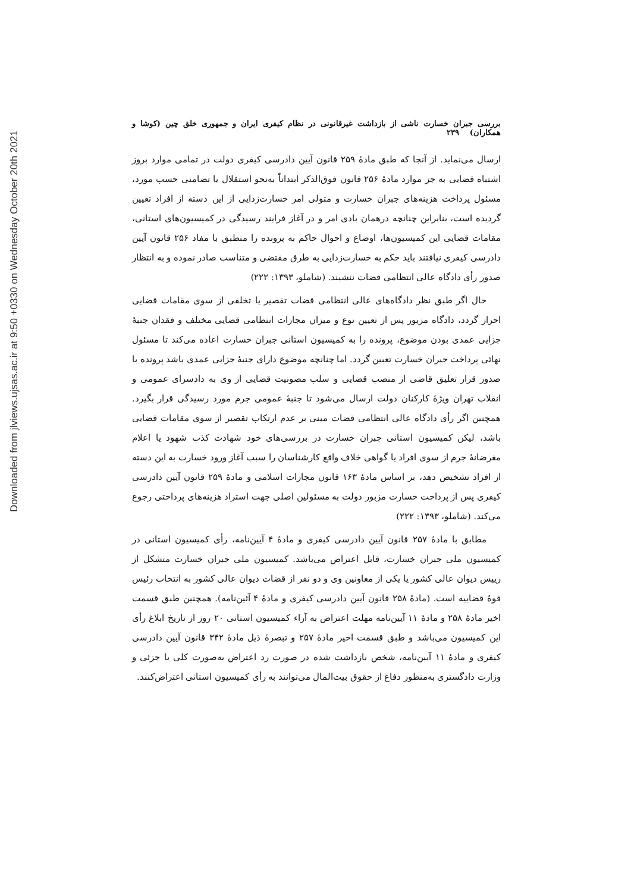Downloaded from jlviews.ujsas.ac.ir at 9:50 +0330 on Wednesday October 20th 2021
بررسی جبران خسارت ناشی از بازداشت غیرقانونی در نظام کیفری ایران و جمهوری خلق چین (کوشا و همکاران) ۲۳۹
ارسال می‌نماید. از آنجا که طبق مادهٔ ۲۵۹ قانون آیین دادرسی کیفری دولت در تمامی موارد بروز اشتباه قضایی به جز موارد مادهٔ ۲۵۶ قانون فوق‌الذکر ابتداتاً به‌نحو استقلال یا تضامنی حسب مورد، مسئول پرداخت هزینه‌های جبران خسارت و متولی امر خسارت‌زدایی از این دسته از افراد تعیین گردیده است، بنابراین چنانچه درهمان بادی امر و در آغاز فرایند رسیدگی در کمیسیون‌های استانی، مقامات قضایی این کمیسیون‌ها، اوضاع و احوال حاکم به پرونده را منطبق با مفاد ۲۵۶ قانون آیین دادرسی کیفری نیافتند باید حکم به خسارت‌زدایی به طرق مقتضی و متناسب صادر نموده و به انتظار صدور رأی دادگاه عالی انتظامی قضات ننشیند. (شاملو، ۱۳۹۳: ۲۲۲)
حال اگر طبق نظر دادگاه‌های عالی انتظامی قضات تقصیر یا تخلفی از سوی مقامات قضایی احراز گردد، دادگاه مزبور پس از تعیین نوع و میزان مجازات انتظامی قضایی مختلف و فقدان جنبهٔ جزایی عمدی بودن موضوع، پرونده را به کمیسیون استانی جبران خسارت اعاده می‌کند تا مسئول نهائی پرداخت جبران خسارت تعیین گردد. اما چنانچه موضوع دارای جنبهٔ جزایی عمدی باشد پرونده با صدور قرار تعلیق قاضی از منصب قضایی و سلب مصونیت قضایی از وی به دادسرای عمومی و انقلاب تهران ویژهٔ کارکنان دولت ارسال می‌شود تا جنبهٔ عمومی جرم مورد رسیدگی قرار بگیرد. همچنین اگر رأی دادگاه عالی انتظامی قضات مبنی بر عدم ارتکاب تقصیر از سوی مقامات قضایی باشد، لیکن کمیسیون استانی جبران خسارت در بررسی‌های خود شهادت کذب شهود یا اعلام مغرضانهٔ جرم از سوی افراد یا گواهی خلاف واقع کارشناسان را سبب آغاز ورود خسارت به این دسته از افراد تشخیص دهد، بر اساس مادهٔ ۱۶۳ قانون مجازات اسلامی و مادهٔ ۲۵۹ قانون آیین دادرسی کیفری پس از پرداخت خسارت مزبور دولت به مسئولین اصلی جهت استراد هزینه‌های پرداختی رجوع می‌کند. (شاملو، ۱۳۹۳: ۲۲۲)
مطابق با مادهٔ ۲۵۷ قانون آیین دادرسی کیفری و مادهٔ ۴ آیین‌نامه، رأی کمیسیون استانی در کمیسیون ملی جبران خسارت، قابل اعتراض می‌باشد. کمیسیون ملی جبران خسارت متشکل از رییس دیوان عالی کشور یا یکی از معاونین وی و دو نفر از قضات دیوان عالی کشور به انتخاب رئیس قوهٔ قضاییه است. (مادهٔ ۲۵۸ قانون آیین دادرسی کیفری و مادهٔ ۴ آئین‌نامه). همچنین طبق قسمت اخیر مادهٔ ۲۵۸ و مادهٔ ۱۱ آیین‌نامه مهلت اعتراض به آراء کمیسیون استانی ۲۰ روز از تاریخ ابلاغ رأی این کمیسیون می‌باشد و طبق قسمت اخیر مادهٔ ۲۵۷ و تبصرهٔ ذیل مادهٔ ۳۴۲ قانون آیین دادرسی کیفری و مادهٔ ۱۱ آیین‌نامه، شخص بازداشت شده در صورت رد اعتراض به‌صورت کلی یا جزئی و وزارت دادگستری به‌منظور دفاع از حقوق بیت‌المال می‌توانند به رأی کمیسیون استانی اعتراض‌کنند.